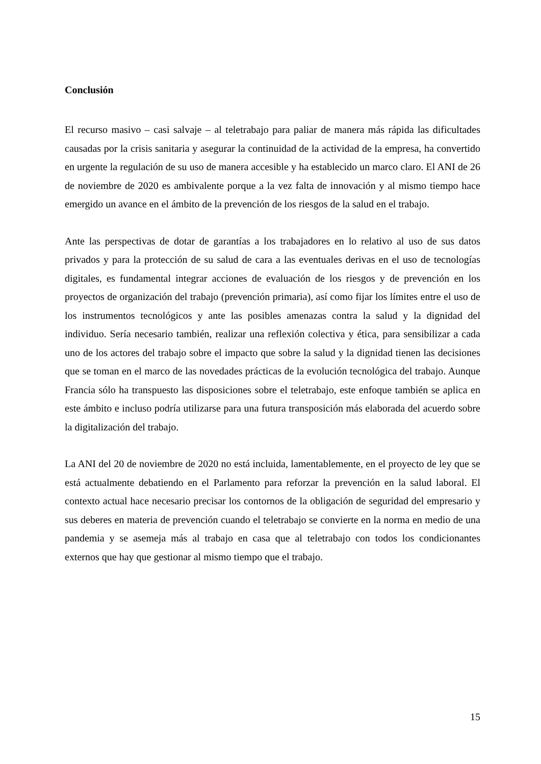Conclusión
El recurso masivo – casi salvaje – al teletrabajo para paliar de manera más rápida las dificultades causadas por la crisis sanitaria y asegurar la continuidad de la actividad de la empresa, ha convertido en urgente la regulación de su uso de manera accesible y ha establecido un marco claro. El ANI de 26 de noviembre de 2020 es ambivalente porque a la vez falta de innovación y al mismo tiempo hace emergido un avance en el ámbito de la prevención de los riesgos de la salud en el trabajo.
Ante las perspectivas de dotar de garantías a los trabajadores en lo relativo al uso de sus datos privados y para la protección de su salud de cara a las eventuales derivas en el uso de tecnologías digitales, es fundamental integrar acciones de evaluación de los riesgos y de prevención en los proyectos de organización del trabajo (prevención primaria), así como fijar los límites entre el uso de los instrumentos tecnológicos y ante las posibles amenazas contra la salud y la dignidad del individuo. Sería necesario también, realizar una reflexión colectiva y ética, para sensibilizar a cada uno de los actores del trabajo sobre el impacto que sobre la salud y la dignidad tienen las decisiones que se toman en el marco de las novedades prácticas de la evolución tecnológica del trabajo. Aunque Francia sólo ha transpuesto las disposiciones sobre el teletrabajo, este enfoque también se aplica en este ámbito e incluso podría utilizarse para una futura transposición más elaborada del acuerdo sobre la digitalización del trabajo.
La ANI del 20 de noviembre de 2020 no está incluida, lamentablemente, en el proyecto de ley que se está actualmente debatiendo en el Parlamento para reforzar la prevención en la salud laboral. El contexto actual hace necesario precisar los contornos de la obligación de seguridad del empresario y sus deberes en materia de prevención cuando el teletrabajo se convierte en la norma en medio de una pandemia y se asemeja más al trabajo en casa que al teletrabajo con todos los condicionantes externos que hay que gestionar al mismo tiempo que el trabajo.
15